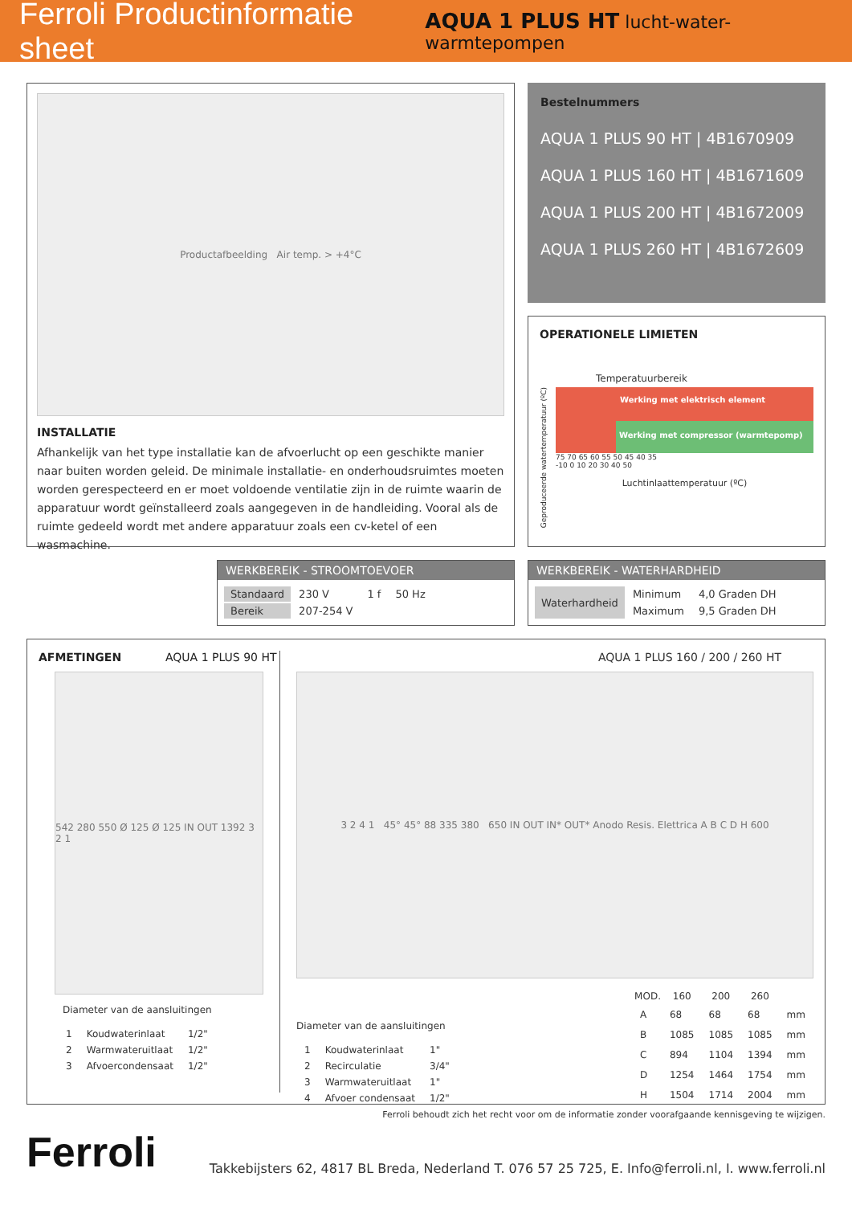Ferroli Productinformatie sheet AQUA 1 PLUS HT lucht-water-warmtepompen
Productafbeelding Air temp. > +4°C
INSTALLATIE
Afhankelijk van het type installatie kan de afvoerlucht op een geschikte manier naar buiten worden geleid. De minimale installatie- en onderhoudsruimtes moeten worden gerespecteerd en er moet voldoende ventilatie zijn in de ruimte waarin de apparatuur wordt geïnstalleerd zoals aangegeven in de handleiding. Vooral als de ruimte gedeeld wordt met andere apparatuur zoals een cv-ketel of een wasmachine.
Bestelnummers
AQUA 1 PLUS 90 HT | 4B1670909
AQUA 1 PLUS 160 HT | 4B1671609
AQUA 1 PLUS 200 HT | 4B1672009
AQUA 1 PLUS 260 HT | 4B1672609
OPERATIONELE LIMIETEN
Temperatuurbereik
Geproduceerde watertemperatuur (ºC)
Werking met elektrisch element
Werking met compressor (warmtepomp)
75 70 65 60 55 50 45 40 35
-10 0 10 20 30 40 50
Luchtinlaattemperatuur (ºC)
WERKBEREIK - STROOMTOEVOER
| Standaard | 230 V | 1 f | 50 Hz |
| Bereik | 207-254 V | | |
WERKBEREIK - WATERHARDHEID
| Waterhardheid | Minimum | 4,0 Graden DH |
| | Maximum | 9,5 Graden DH |
AFMETINGEN AQUA 1 PLUS 90 HT
542 280 550 Ø 125 Ø 125 IN OUT 1392 3 2 1
Diameter van de aansluitingen
| 1 | Koudwaterinlaat | 1/2" |
| 2 | Warmwateruitlaat | 1/2" |
| 3 | Afvoercondensaat | 1/2" |
AQUA 1 PLUS 160 / 200 / 260 HT
3 2 4 1 45° 45° 88 335 380 650 IN OUT IN* OUT* Anodo Resis. Elettrica A B C D H 600
Diameter van de aansluitingen
| 1 | Koudwaterinlaat | 1" |
| 2 | Recirculatie | 3/4" |
| 3 | Warmwateruitlaat | 1" |
| 4 | Afvoer condensaat | 1/2" |
| MOD. | 160 | 200 | 260 | |
| --- | --- | --- | --- | --- |
| A | 68 | 68 | 68 | mm |
| B | 1085 | 1085 | 1085 | mm |
| C | 894 | 1104 | 1394 | mm |
| D | 1254 | 1464 | 1754 | mm |
| H | 1504 | 1714 | 2004 | mm |
Ferroli behoudt zich het recht voor om de informatie zonder voorafgaande kennisgeving te wijzigen.
Ferroli Takkebijsters 62, 4817 BL Breda, Nederland T. 076 57 25 725, E. Info@ferroli.nl, I. www.ferroli.nl